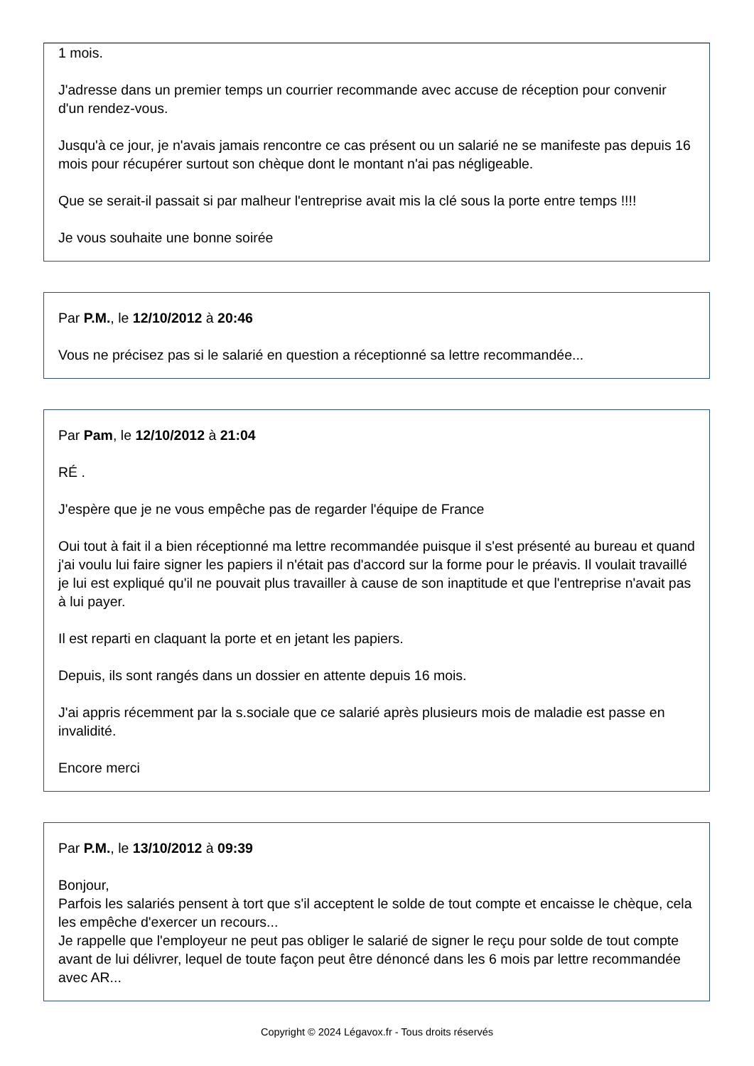1 mois.
J'adresse dans un premier temps un courrier recommande avec accuse de réception pour convenir d'un rendez-vous.
Jusqu'à ce jour, je n'avais jamais rencontre ce cas présent ou un salarié ne se manifeste pas depuis 16 mois pour récupérer surtout son chèque dont le montant n'ai pas négligeable.
Que se serait-il passait si par malheur l'entreprise avait mis la clé sous la porte entre temps !!!!
Je vous souhaite une bonne soirée
Par P.M., le 12/10/2012 à 20:46
Vous ne précisez pas si le salarié en question a réceptionné sa lettre recommandée...
Par Pam, le 12/10/2012 à 21:04
RÉ .
J'espère que je ne vous empêche pas de regarder l'équipe de France
Oui tout à fait il a bien réceptionné ma lettre recommandée puisque il s'est présenté au bureau et quand j'ai voulu lui faire signer les papiers il n'était pas d'accord sur la forme pour le préavis. Il voulait travaillé je lui est expliqué qu'il ne pouvait plus travailler à cause de son inaptitude et que l'entreprise n'avait pas à lui payer.
Il est reparti en claquant la porte et en jetant les papiers.
Depuis, ils sont rangés dans un dossier en attente depuis 16 mois.
J'ai appris récemment par la s.sociale que ce salarié après plusieurs mois de maladie est passe en invalidité.
Encore merci
Par P.M., le 13/10/2012 à 09:39
Bonjour,
Parfois les salariés pensent à tort que s'il acceptent le solde de tout compte et encaisse le chèque, cela les empêche d'exercer un recours...
Je rappelle que l'employeur ne peut pas obliger le salarié de signer le reçu pour solde de tout compte avant de lui délivrer, lequel de toute façon peut être dénoncé dans les 6 mois par lettre recommandée avec AR...
Copyright © 2024 Légavox.fr - Tous droits réservés